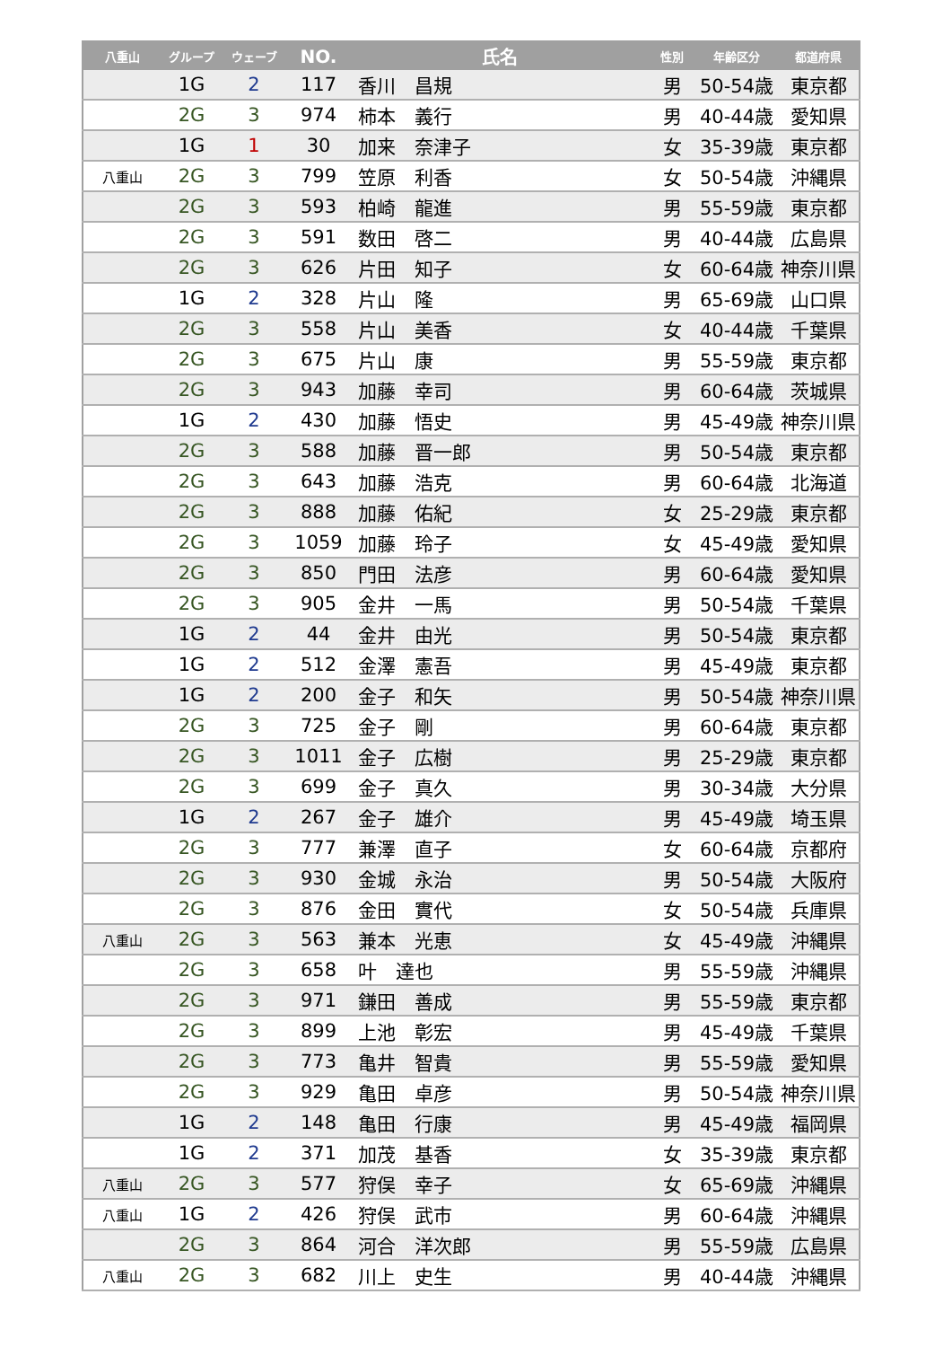| 八重山 | グループ | ウェーブ | NO. | 氏名 | 性別 | 年齢区分 | 都道府県 |
| --- | --- | --- | --- | --- | --- | --- | --- |
| | 1G | 2 | 117 | 香川 昌規 | 男 | 50-54歳 | 東京都 |
| | 2G | 3 | 974 | 柿本 義行 | 男 | 40-44歳 | 愛知県 |
| | 1G | 1 | 30 | 加来 奈津子 | 女 | 35-39歳 | 東京都 |
| 八重山 | 2G | 3 | 799 | 笠原 利香 | 女 | 50-54歳 | 沖縄県 |
| | 2G | 3 | 593 | 柏崎 龍進 | 男 | 55-59歳 | 東京都 |
| | 2G | 3 | 591 | 数田 啓二 | 男 | 40-44歳 | 広島県 |
| | 2G | 3 | 626 | 片田 知子 | 女 | 60-64歳 | 神奈川県 |
| | 1G | 2 | 328 | 片山 隆 | 男 | 65-69歳 | 山口県 |
| | 2G | 3 | 558 | 片山 美香 | 女 | 40-44歳 | 千葉県 |
| | 2G | 3 | 675 | 片山 康 | 男 | 55-59歳 | 東京都 |
| | 2G | 3 | 943 | 加藤 幸司 | 男 | 60-64歳 | 茨城県 |
| | 1G | 2 | 430 | 加藤 悟史 | 男 | 45-49歳 | 神奈川県 |
| | 2G | 3 | 588 | 加藤 晋一郎 | 男 | 50-54歳 | 東京都 |
| | 2G | 3 | 643 | 加藤 浩克 | 男 | 60-64歳 | 北海道 |
| | 2G | 3 | 888 | 加藤 佑紀 | 女 | 25-29歳 | 東京都 |
| | 2G | 3 | 1059 | 加藤 玲子 | 女 | 45-49歳 | 愛知県 |
| | 2G | 3 | 850 | 門田 法彦 | 男 | 60-64歳 | 愛知県 |
| | 2G | 3 | 905 | 金井 一馬 | 男 | 50-54歳 | 千葉県 |
| | 1G | 2 | 44 | 金井 由光 | 男 | 50-54歳 | 東京都 |
| | 1G | 2 | 512 | 金澤 憲吾 | 男 | 45-49歳 | 東京都 |
| | 1G | 2 | 200 | 金子 和矢 | 男 | 50-54歳 | 神奈川県 |
| | 2G | 3 | 725 | 金子 剛 | 男 | 60-64歳 | 東京都 |
| | 2G | 3 | 1011 | 金子 広樹 | 男 | 25-29歳 | 東京都 |
| | 2G | 3 | 699 | 金子 真久 | 男 | 30-34歳 | 大分県 |
| | 1G | 2 | 267 | 金子 雄介 | 男 | 45-49歳 | 埼玉県 |
| | 2G | 3 | 777 | 兼澤 直子 | 女 | 60-64歳 | 京都府 |
| | 2G | 3 | 930 | 金城 永治 | 男 | 50-54歳 | 大阪府 |
| | 2G | 3 | 876 | 金田 實代 | 女 | 50-54歳 | 兵庫県 |
| 八重山 | 2G | 3 | 563 | 兼本 光恵 | 女 | 45-49歳 | 沖縄県 |
| | 2G | 3 | 658 | 叶 達也 | 男 | 55-59歳 | 沖縄県 |
| | 2G | 3 | 971 | 鎌田 善成 | 男 | 55-59歳 | 東京都 |
| | 2G | 3 | 899 | 上池 彰宏 | 男 | 45-49歳 | 千葉県 |
| | 2G | 3 | 773 | 亀井 智貴 | 男 | 55-59歳 | 愛知県 |
| | 2G | 3 | 929 | 亀田 卓彦 | 男 | 50-54歳 | 神奈川県 |
| | 1G | 2 | 148 | 亀田 行康 | 男 | 45-49歳 | 福岡県 |
| | 1G | 2 | 371 | 加茂 基香 | 女 | 35-39歳 | 東京都 |
| 八重山 | 2G | 3 | 577 | 狩俣 幸子 | 女 | 65-69歳 | 沖縄県 |
| 八重山 | 1G | 2 | 426 | 狩俣 武市 | 男 | 60-64歳 | 沖縄県 |
| | 2G | 3 | 864 | 河合 洋次郎 | 男 | 55-59歳 | 広島県 |
| 八重山 | 2G | 3 | 682 | 川上 史生 | 男 | 40-44歳 | 沖縄県 |